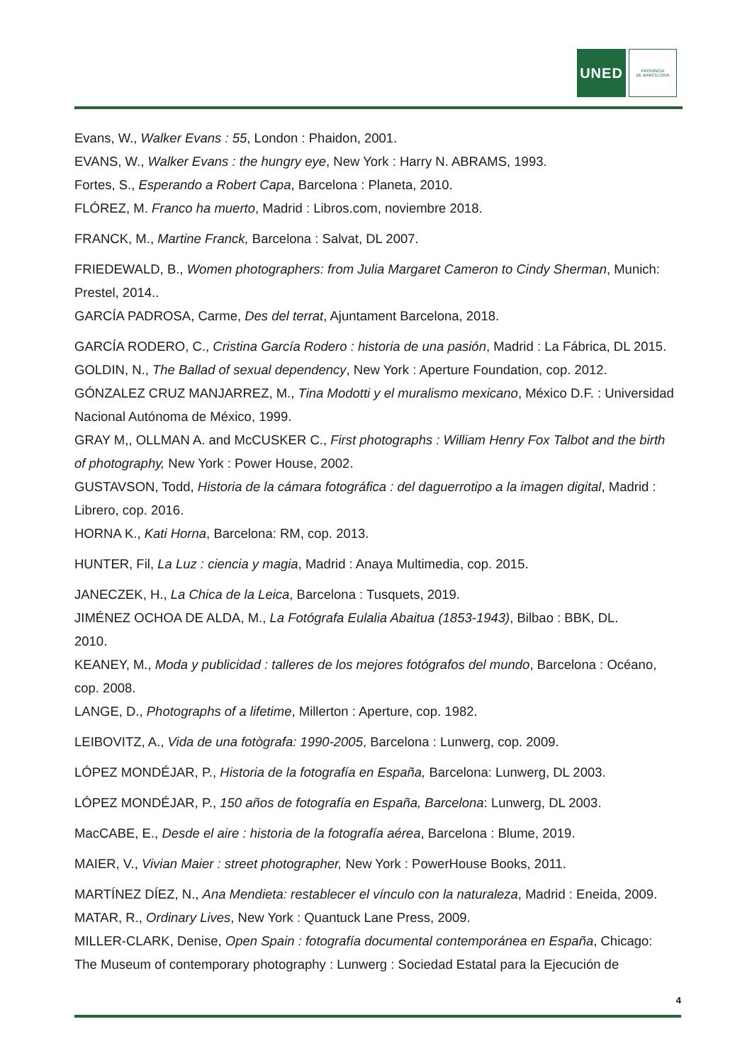UNED
PROVÍNCIA
DE BARCELONA
Evans, W., Walker Evans : 55, London : Phaidon, 2001.
EVANS, W., Walker Evans : the hungry eye, New York : Harry N. ABRAMS, 1993.
Fortes, S., Esperando a Robert Capa, Barcelona : Planeta, 2010.
FLÓREZ, M. Franco ha muerto, Madrid : Libros.com, noviembre 2018.
FRANCK, M., Martine Franck, Barcelona : Salvat, DL 2007.
FRIEDEWALD, B., Women photographers: from Julia Margaret Cameron to Cindy Sherman, Munich: Prestel, 2014..
GARCÍA PADROSA, Carme, Des del terrat, Ajuntament Barcelona, 2018.
GARCÍA RODERO, C., Cristina García Rodero : historia de una pasión, Madrid : La Fábrica, DL 2015.
GOLDIN, N., The Ballad of sexual dependency, New York : Aperture Foundation, cop. 2012.
GÓNZALEZ CRUZ MANJARREZ, M., Tina Modotti y el muralismo mexicano, México D.F. : Universidad Nacional Autónoma de México, 1999.
GRAY M,, OLLMAN A. and McCUSKER C., First photographs : William Henry Fox Talbot and the birth of photography, New York : Power House, 2002.
GUSTAVSON, Todd, Historia de la cámara fotográfica : del daguerrotipo a la imagen digital, Madrid : Librero, cop. 2016.
HORNA K., Kati Horna, Barcelona: RM, cop. 2013.
HUNTER, Fil, La Luz : ciencia y magia, Madrid : Anaya Multimedia, cop. 2015.
JANECZEK, H., La Chica de la Leica, Barcelona : Tusquets, 2019.
JIMÉNEZ OCHOA DE ALDA, M., La Fotógrafa Eulalia Abaitua (1853-1943), Bilbao : BBK, DL.
2010.
KEANEY, M., Moda y publicidad : talleres de los mejores fotógrafos del mundo, Barcelona : Océano, cop. 2008.
LANGE, D., Photographs of a lifetime, Millerton : Aperture, cop. 1982.
LEIBOVITZ, A., Vida de una fotògrafa: 1990-2005, Barcelona : Lunwerg, cop. 2009.
LÓPEZ MONDÉJAR, P., Historia de la fotografía en España, Barcelona: Lunwerg, DL 2003.
LÓPEZ MONDÉJAR, P., 150 años de fotografía en España, Barcelona: Lunwerg, DL 2003.
MacCABE, E., Desde el aire : historia de la fotografía aérea, Barcelona : Blume, 2019.
MAIER, V., Vivian Maier : street photographer, New York : PowerHouse Books, 2011.
MARTÍNEZ DÍEZ, N., Ana Mendieta: restablecer el vínculo con la naturaleza, Madrid : Eneida, 2009.
MATAR, R., Ordinary Lives, New York : Quantuck Lane Press, 2009.
MILLER-CLARK, Denise, Open Spain : fotografía documental contemporánea en España, Chicago: The Museum of contemporary photography : Lunwerg : Sociedad Estatal para la Ejecución de
4